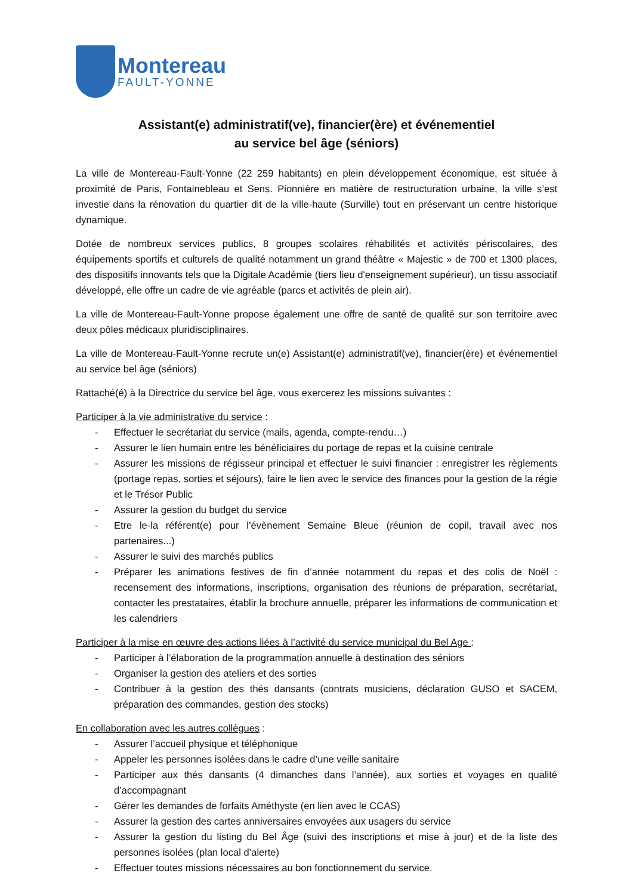Montereau
FAULT-YONNE
Assistant(e) administratif(ve), financier(ère) et événementiel
au service bel âge (séniors)
La ville de Montereau-Fault-Yonne (22 259 habitants) en plein développement économique, est située à proximité de Paris, Fontainebleau et Sens. Pionnière en matière de restructuration urbaine, la ville s’est investie dans la rénovation du quartier dit de la ville-haute (Surville) tout en préservant un centre historique dynamique.
Dotée de nombreux services publics, 8 groupes scolaires réhabilités et activités périscolaires, des équipements sportifs et culturels de qualité notamment un grand théâtre « Majestic » de 700 et 1300 places, des dispositifs innovants tels que la Digitale Académie (tiers lieu d'enseignement supérieur), un tissu associatif développé, elle offre un cadre de vie agréable (parcs et activités de plein air).
La ville de Montereau-Fault-Yonne propose également une offre de santé de qualité sur son territoire avec deux pôles médicaux pluridisciplinaires.
La ville de Montereau-Fault-Yonne recrute un(e) Assistant(e) administratif(ve), financier(ère) et événementiel au service bel âge (séniors)
Rattaché(é) à la Directrice du service bel âge, vous exercerez les missions suivantes :
Participer à la vie administrative du service :
- Effectuer le secrétariat du service (mails, agenda, compte-rendu…)
- Assurer le lien humain entre les bénéficiaires du portage de repas et la cuisine centrale
- Assurer les missions de régisseur principal et effectuer le suivi financier : enregistrer les règlements (portage repas, sorties et séjours), faire le lien avec le service des finances pour la gestion de la régie et le Trésor Public
- Assurer la gestion du budget du service
- Etre le-la référent(e) pour l’évènement Semaine Bleue (réunion de copil, travail avec nos partenaires...)
- Assurer le suivi des marchés publics
- Préparer les animations festives de fin d’année notamment du repas et des colis de Noël : recensement des informations, inscriptions, organisation des réunions de préparation, secrétariat, contacter les prestataires, établir la brochure annuelle, préparer les informations de communication et les calendriers
Participer à la mise en œuvre des actions liées à l’activité du service municipal du Bel Age :
- Participer à l’élaboration de la programmation annuelle à destination des séniors
- Organiser la gestion des ateliers et des sorties
- Contribuer à la gestion des thés dansants (contrats musiciens, déclaration GUSO et SACEM, préparation des commandes, gestion des stocks)
En collaboration avec les autres collègues :
- Assurer l’accueil physique et téléphonique
- Appeler les personnes isolées dans le cadre d’une veille sanitaire
- Participer aux thés dansants (4 dimanches dans l’année), aux sorties et voyages en qualité d’accompagnant
- Gérer les demandes de forfaits Améthyste (en lien avec le CCAS)
- Assurer la gestion des cartes anniversaires envoyées aux usagers du service
- Assurer la gestion du listing du Bel Âge (suivi des inscriptions et mise à jour) et de la liste des personnes isolées (plan local d’alerte)
- Effectuer toutes missions nécessaires au bon fonctionnement du service.